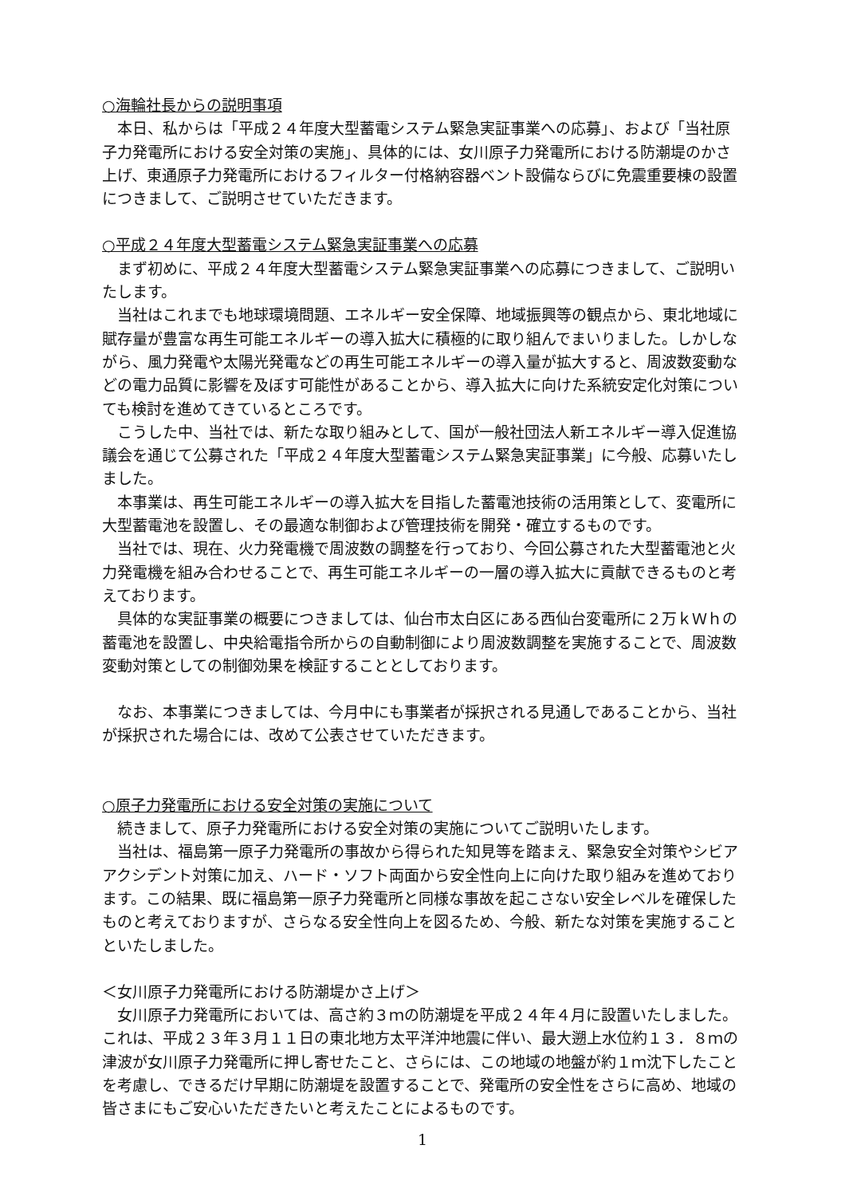○海輪社長からの説明事項
　本日、私からは「平成２４年度大型蓄電システム緊急実証事業への応募」、および「当社原子力発電所における安全対策の実施」、具体的には、女川原子力発電所における防潮堤のかさ上げ、東通原子力発電所におけるフィルター付格納容器ベント設備ならびに免震重要棟の設置につきまして、ご説明させていただきます。
○平成２４年度大型蓄電システム緊急実証事業への応募
　まず初めに、平成２４年度大型蓄電システム緊急実証事業への応募につきまして、ご説明いたします。
　当社はこれまでも地球環境問題、エネルギー安全保障、地域振興等の観点から、東北地域に賦存量が豊富な再生可能エネルギーの導入拡大に積極的に取り組んでまいりました。しかしながら、風力発電や太陽光発電などの再生可能エネルギーの導入量が拡大すると、周波数変動などの電力品質に影響を及ぼす可能性があることから、導入拡大に向けた系統安定化対策についても検討を進めてきているところです。
　こうした中、当社では、新たな取り組みとして、国が一般社団法人新エネルギー導入促進協議会を通じて公募された「平成２４年度大型蓄電システム緊急実証事業」に今般、応募いたしました。
　本事業は、再生可能エネルギーの導入拡大を目指した蓄電池技術の活用策として、変電所に大型蓄電池を設置し、その最適な制御および管理技術を開発・確立するものです。
　当社では、現在、火力発電機で周波数の調整を行っており、今回公募された大型蓄電池と火力発電機を組み合わせることで、再生可能エネルギーの一層の導入拡大に貢献できるものと考えております。
　具体的な実証事業の概要につきましては、仙台市太白区にある西仙台変電所に２万ｋＷｈの蓄電池を設置し、中央給電指令所からの自動制御により周波数調整を実施することで、周波数変動対策としての制御効果を検証することとしております。
　なお、本事業につきましては、今月中にも事業者が採択される見通しであることから、当社が採択された場合には、改めて公表させていただきます。
○原子力発電所における安全対策の実施について
　続きまして、原子力発電所における安全対策の実施についてご説明いたします。
　当社は、福島第一原子力発電所の事故から得られた知見等を踏まえ、緊急安全対策やシビアアクシデント対策に加え、ハード・ソフト両面から安全性向上に向けた取り組みを進めております。この結果、既に福島第一原子力発電所と同様な事故を起こさない安全レベルを確保したものと考えておりますが、さらなる安全性向上を図るため、今般、新たな対策を実施することといたしました。
＜女川原子力発電所における防潮堤かさ上げ＞
　女川原子力発電所においては、高さ約３ｍの防潮堤を平成２４年４月に設置いたしました。これは、平成２３年３月１１日の東北地方太平洋沖地震に伴い、最大遡上水位約１３．８ｍの津波が女川原子力発電所に押し寄せたこと、さらには、この地域の地盤が約１ｍ沈下したことを考慮し、できるだけ早期に防潮堤を設置することで、発電所の安全性をさらに高め、地域の皆さまにもご安心いただきたいと考えたことによるものです。
1